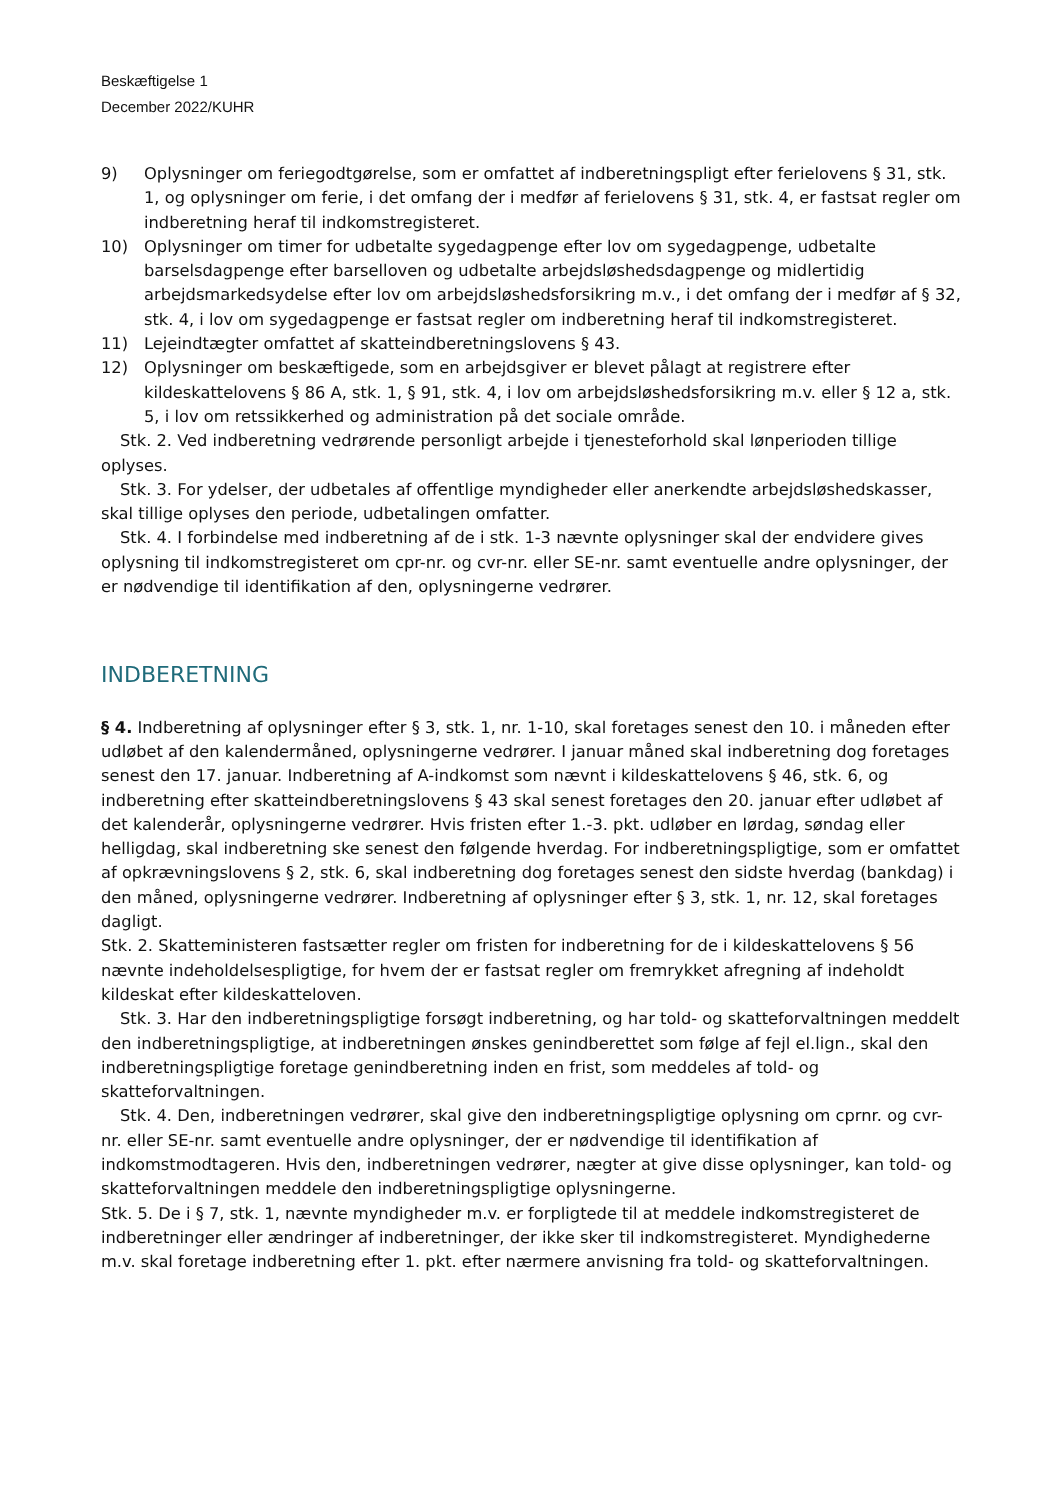Beskæftigelse 1
December 2022/KUHR
9) Oplysninger om feriegodtgørelse, som er omfattet af indberetningspligt efter ferielovens § 31, stk. 1, og oplysninger om ferie, i det omfang der i medfør af ferielovens § 31, stk. 4, er fastsat regler om indberetning heraf til indkomstregisteret.
10) Oplysninger om timer for udbetalte sygedagpenge efter lov om sygedagpenge, udbetalte barselsdagpenge efter barselloven og udbetalte arbejdsløshedsdagpenge og midlertidig arbejdsmarkedsydelse efter lov om arbejdsløshedsforsikring m.v., i det omfang der i medfør af § 32, stk. 4, i lov om sygedagpenge er fastsat regler om indberetning heraf til indkomstregisteret.
11) Lejeindtægter omfattet af skatteindberetningslovens § 43.
12) Oplysninger om beskæftigede, som en arbejdsgiver er blevet pålagt at registrere efter kildeskattelovens § 86 A, stk. 1, § 91, stk. 4, i lov om arbejdsløshedsforsikring m.v. eller § 12 a, stk. 5, i lov om retssikkerhed og administration på det sociale område.
Stk. 2. Ved indberetning vedrørende personligt arbejde i tjenesteforhold skal lønperioden tillige oplyses.
Stk. 3. For ydelser, der udbetales af offentlige myndigheder eller anerkendte arbejdsløshedskasser, skal tillige oplyses den periode, udbetalingen omfatter.
Stk. 4. I forbindelse med indberetning af de i stk. 1-3 nævnte oplysninger skal der endvidere gives oplysning til indkomstregisteret om cpr-nr. og cvr-nr. eller SE-nr. samt eventuelle andre oplysninger, der er nødvendige til identifikation af den, oplysningerne vedrører.
INDBERETNING
§ 4. Indberetning af oplysninger efter § 3, stk. 1, nr. 1-10, skal foretages senest den 10. i måneden efter udløbet af den kalendermåned, oplysningerne vedrører. I januar måned skal indberetning dog foretages senest den 17. januar. Indberetning af A-indkomst som nævnt i kildeskattelovens § 46, stk. 6, og indberetning efter skatteindberetningslovens § 43 skal senest foretages den 20. januar efter udløbet af det kalenderår, oplysningerne vedrører. Hvis fristen efter 1.-3. pkt. udløber en lørdag, søndag eller helligdag, skal indberetning ske senest den følgende hverdag. For indberetningspligtige, som er omfattet af opkrævningslovens § 2, stk. 6, skal indberetning dog foretages senest den sidste hverdag (bankdag) i den måned, oplysningerne vedrører. Indberetning af oplysninger efter § 3, stk. 1, nr. 12, skal foretages dagligt.
Stk. 2. Skatteministeren fastsætter regler om fristen for indberetning for de i kildeskattelovens § 56 nævnte indeholdelsespligtige, for hvem der er fastsat regler om fremrykket afregning af indeholdt kildeskat efter kildeskatteloven.
Stk. 3. Har den indberetningspligtige forsøgt indberetning, og har told- og skatteforvaltningen meddelt den indberetningspligtige, at indberetningen ønskes genindberettet som følge af fejl el.lign., skal den indberetningspligtige foretage genindberetning inden en frist, som meddeles af told- og skatteforvaltningen.
Stk. 4. Den, indberetningen vedrører, skal give den indberetningspligtige oplysning om cprnr. og cvr-nr. eller SE-nr. samt eventuelle andre oplysninger, der er nødvendige til identifikation af indkomstmodtageren. Hvis den, indberetningen vedrører, nægter at give disse oplysninger, kan told- og skatteforvaltningen meddele den indberetningspligtige oplysningerne.
Stk. 5. De i § 7, stk. 1, nævnte myndigheder m.v. er forpligtede til at meddele indkomstregisteret de indberetninger eller ændringer af indberetninger, der ikke sker til indkomstregisteret. Myndighederne m.v. skal foretage indberetning efter 1. pkt. efter nærmere anvisning fra told- og skatteforvaltningen.